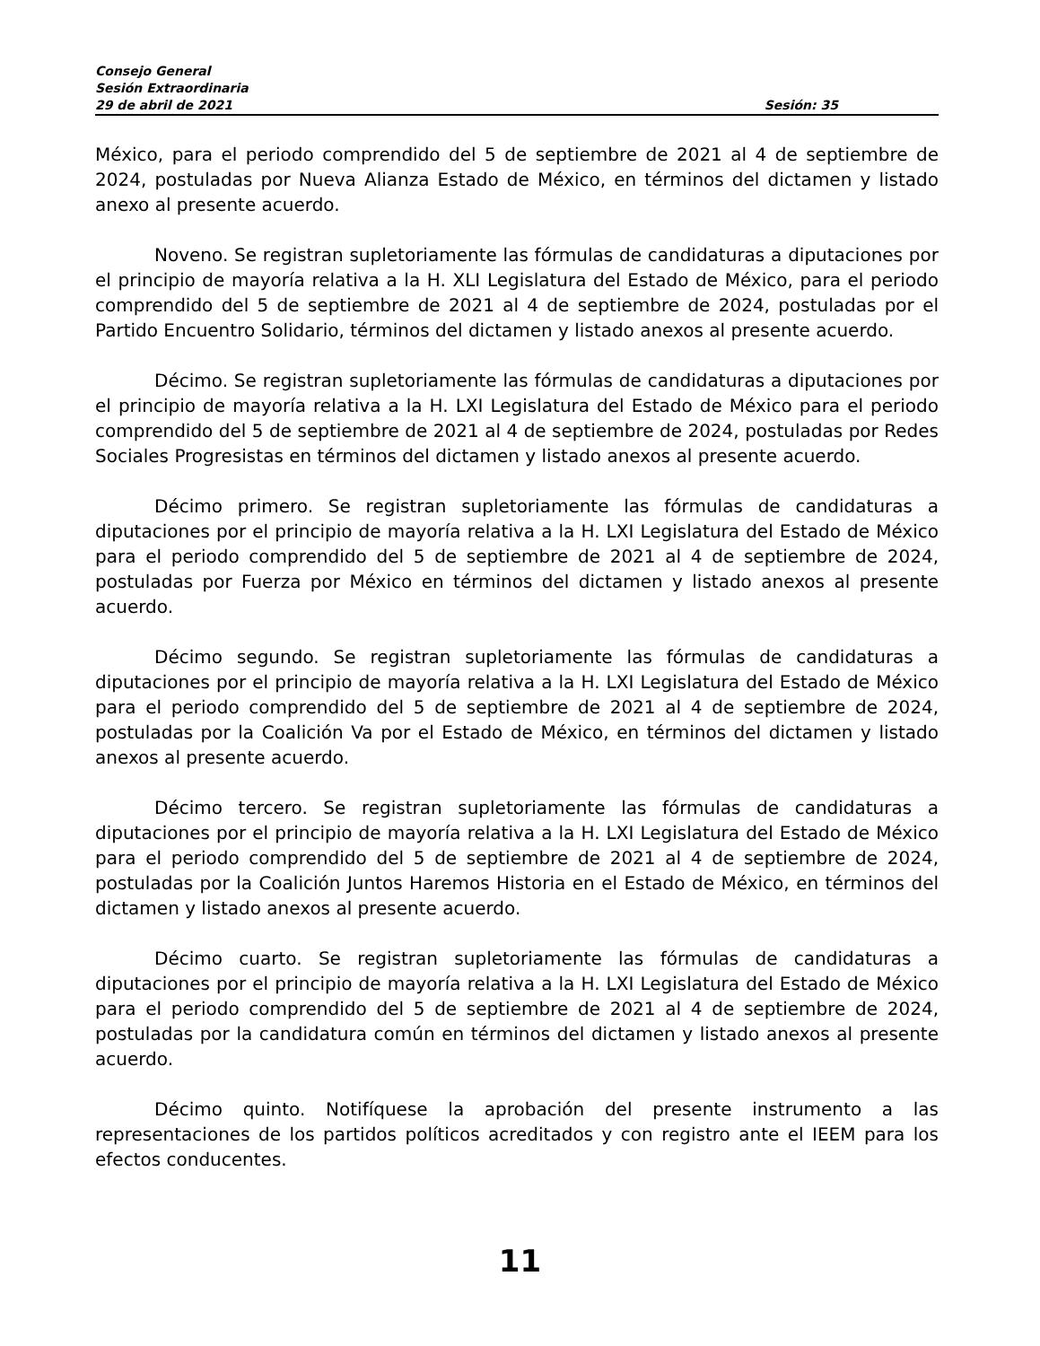Consejo General
Sesión Extraordinaria
29 de abril de 2021 Sesión: 35
México, para el periodo comprendido del 5 de septiembre de 2021 al 4 de septiembre de 2024, postuladas por Nueva Alianza Estado de México, en términos del dictamen y listado anexo al presente acuerdo.
Noveno. Se registran supletoriamente las fórmulas de candidaturas a diputaciones por el principio de mayoría relativa a la H. XLI Legislatura del Estado de México, para el periodo comprendido del 5 de septiembre de 2021 al 4 de septiembre de 2024, postuladas por el Partido Encuentro Solidario, términos del dictamen y listado anexos al presente acuerdo.
Décimo. Se registran supletoriamente las fórmulas de candidaturas a diputaciones por el principio de mayoría relativa a la H. LXI Legislatura del Estado de México para el periodo comprendido del 5 de septiembre de 2021 al 4 de septiembre de 2024, postuladas por Redes Sociales Progresistas en términos del dictamen y listado anexos al presente acuerdo.
Décimo primero. Se registran supletoriamente las fórmulas de candidaturas a diputaciones por el principio de mayoría relativa a la H. LXI Legislatura del Estado de México para el periodo comprendido del 5 de septiembre de 2021 al 4 de septiembre de 2024, postuladas por Fuerza por México en términos del dictamen y listado anexos al presente acuerdo.
Décimo segundo. Se registran supletoriamente las fórmulas de candidaturas a diputaciones por el principio de mayoría relativa a la H. LXI Legislatura del Estado de México para el periodo comprendido del 5 de septiembre de 2021 al 4 de septiembre de 2024, postuladas por la Coalición Va por el Estado de México, en términos del dictamen y listado anexos al presente acuerdo.
Décimo tercero. Se registran supletoriamente las fórmulas de candidaturas a diputaciones por el principio de mayoría relativa a la H. LXI Legislatura del Estado de México para el periodo comprendido del 5 de septiembre de 2021 al 4 de septiembre de 2024, postuladas por la Coalición Juntos Haremos Historia en el Estado de México, en términos del dictamen y listado anexos al presente acuerdo.
Décimo cuarto. Se registran supletoriamente las fórmulas de candidaturas a diputaciones por el principio de mayoría relativa a la H. LXI Legislatura del Estado de México para el periodo comprendido del 5 de septiembre de 2021 al 4 de septiembre de 2024, postuladas por la candidatura común en términos del dictamen y listado anexos al presente acuerdo.
Décimo quinto. Notifíquese la aprobación del presente instrumento a las representaciones de los partidos políticos acreditados y con registro ante el IEEM para los efectos conducentes.
11